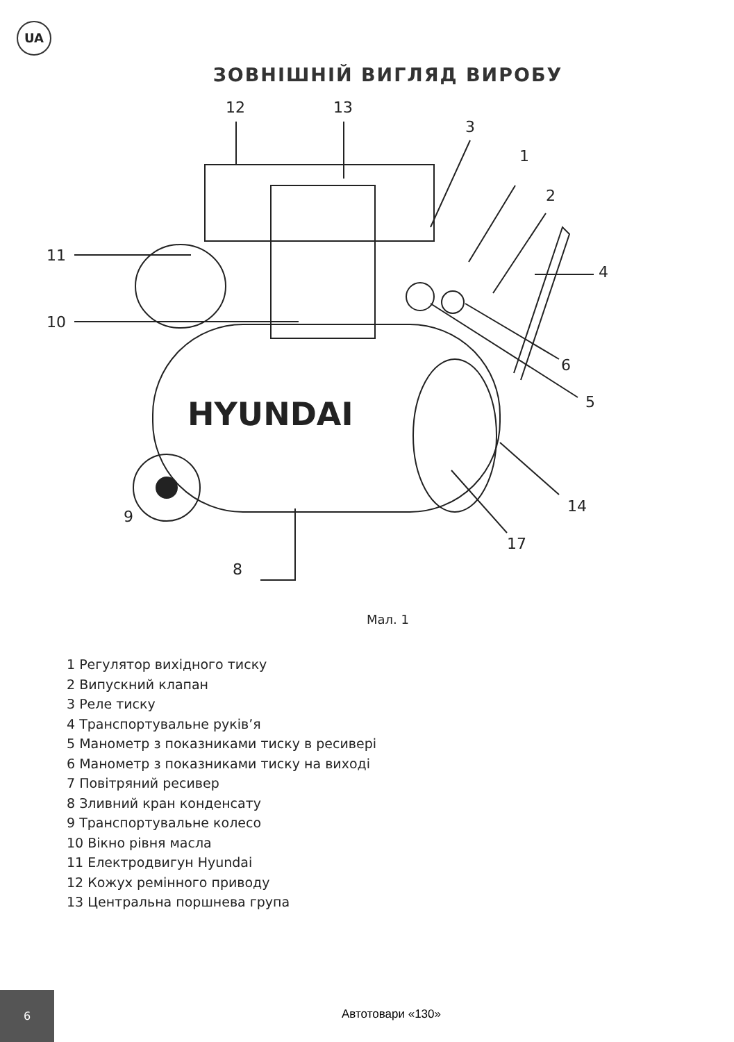UA
ЗОВНІШНІЙ ВИГЛЯД ВИРОБУ
HYUNDAI
12
13
3
1
2
4
11
10
6
5
14
9
17
8
Мал. 1
1 Регулятор вихідного тиску
2 Випускний клапан
3 Реле тиску
4 Транспортувальне руків’я
5 Манометр з показниками тиску в ресивері
6 Манометр з показниками тиску на виході
7 Повітряний ресивер
8 Зливний кран конденсату
9 Транспортувальне колесо
10 Вікно рівня масла
11 Електродвигун Hyundai
12 Кожух ремінного приводу
13 Центральна поршнева група
6
Автотовари «130»